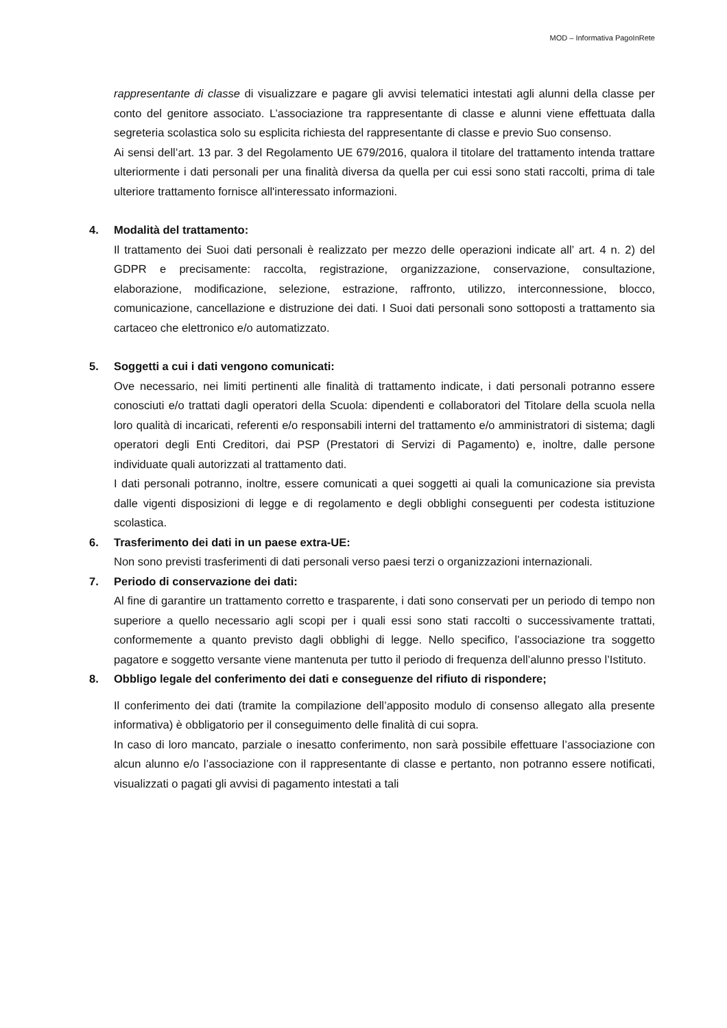MOD – Informativa PagoInRete
rappresentante di classe di visualizzare e pagare gli avvisi telematici intestati agli alunni della classe per conto del genitore associato. L’associazione tra rappresentante di classe e alunni viene effettuata dalla segreteria scolastica solo su esplicita richiesta del rappresentante di classe e previo Suo consenso.
Ai sensi dell’art. 13 par. 3 del Regolamento UE 679/2016, qualora il titolare del trattamento intenda trattare ulteriormente i dati personali per una finalità diversa da quella per cui essi sono stati raccolti, prima di tale ulteriore trattamento fornisce all'interessato informazioni.
4. Modalità del trattamento:
Il trattamento dei Suoi dati personali è realizzato per mezzo delle operazioni indicate all’ art. 4 n. 2) del GDPR e precisamente: raccolta, registrazione, organizzazione, conservazione, consultazione, elaborazione, modificazione, selezione, estrazione, raffronto, utilizzo, interconnessione, blocco, comunicazione, cancellazione e distruzione dei dati. I Suoi dati personali sono sottoposti a trattamento sia cartaceo che elettronico e/o automatizzato.
5. Soggetti a cui i dati vengono comunicati:
Ove necessario, nei limiti pertinenti alle finalità di trattamento indicate, i dati personali potranno essere conosciuti e/o trattati dagli operatori della Scuola: dipendenti e collaboratori del Titolare della scuola nella loro qualità di incaricati, referenti e/o responsabili interni del trattamento e/o amministratori di sistema; dagli operatori degli Enti Creditori, dai PSP (Prestatori di Servizi di Pagamento) e, inoltre, dalle persone individuate quali autorizzati al trattamento dati.
I dati personali potranno, inoltre, essere comunicati a quei soggetti ai quali la comunicazione sia prevista dalle vigenti disposizioni di legge e di regolamento e degli obblighi conseguenti per codesta istituzione scolastica.
6. Trasferimento dei dati in un paese extra-UE:
Non sono previsti trasferimenti di dati personali verso paesi terzi o organizzazioni internazionali.
7. Periodo di conservazione dei dati:
Al fine di garantire un trattamento corretto e trasparente, i dati sono conservati per un periodo di tempo non superiore a quello necessario agli scopi per i quali essi sono stati raccolti o successivamente trattati, conformemente a quanto previsto dagli obblighi di legge. Nello specifico, l’associazione tra soggetto pagatore e soggetto versante viene mantenuta per tutto il periodo di frequenza dell’alunno presso l’Istituto.
8. Obbligo legale del conferimento dei dati e conseguenze del rifiuto di rispondere;
Il conferimento dei dati (tramite la compilazione dell’apposito modulo di consenso allegato alla presente informativa) è obbligatorio per il conseguimento delle finalità di cui sopra.
In caso di loro mancato, parziale o inesatto conferimento, non sarà possibile effettuare l’associazione con alcun alunno e/o l’associazione con il rappresentante di classe e pertanto, non potranno essere notificati, visualizzati o pagati gli avvisi di pagamento intestati a tali